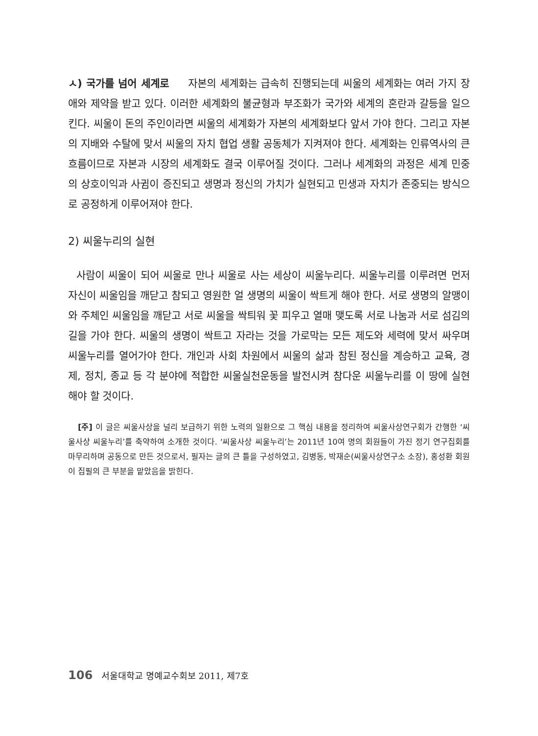ㅅ) 국가를 넘어 세계로 자본의 세계화는 급속히 진행되는데 씨울의 세계화는 여러 가지 장애와 제약을 받고 있다. 이러한 세계화의 불균형과 부조화가 국가와 세계의 혼란과 갈등을 일으킨다. 씨울이 돈의 주인이라면 씨울의 세계화가 자본의 세계화보다 앞서 가야 한다. 그리고 자본의 지배와 수탈에 맞서 씨울의 자치 협업 생활 공동체가 지켜져야 한다. 세계화는 인류역사의 큰 흐름이므로 자본과 시장의 세계화도 결국 이루어질 것이다. 그러나 세계화의 과정은 세계 민중의 상호이익과 사귐이 증진되고 생명과 정신의 가치가 실현되고 민생과 자치가 존중되는 방식으로 공정하게 이루어져야 한다.
2) 씨울누리의 실현
사람이 씨울이 되어 씨울로 만나 씨울로 사는 세상이 씨울누리다. 씨울누리를 이루려면 먼저 자신이 씨울임을 깨닫고 참되고 영원한 얼 생명의 씨울이 싹트게 해야 한다. 서로 생명의 알맹이와 주체인 씨울임을 깨닫고 서로 씨울을 싹틔워 꽃 피우고 열매 맺도록 서로 나눔과 서로 섬김의 길을 가야 한다. 씨울의 생명이 싹트고 자라는 것을 가로막는 모든 제도와 세력에 맞서 싸우며 씨울누리를 열어가야 한다. 개인과 사회 차원에서 씨울의 삶과 참된 정신을 계승하고 교육, 경제, 정치, 종교 등 각 분야에 적합한 씨울실천운동을 발전시켜 참다운 씨울누리를 이 땅에 실현해야 할 것이다.
[주] 이 글은 씨울사상을 널리 보급하기 위한 노력의 일환으로 그 핵심 내용을 정리하여 씨울사상연구회가 간행한 ‘씨울사상 씨울누리’를 축약하여 소개한 것이다. ‘씨울사상 씨울누리’는 2011년 10여 명의 회원들이 가진 정기 연구집회를 마무리하며 공동으로 만든 것으로서, 필자는 글의 큰 틀을 구성하였고, 김병동, 박재순(씨울사상연구소 소장), 홍성환 회원이 집필의 큰 부분을 맡았음을 밝힌다.
106 서울대학교 명예교수회보 2011, 제7호